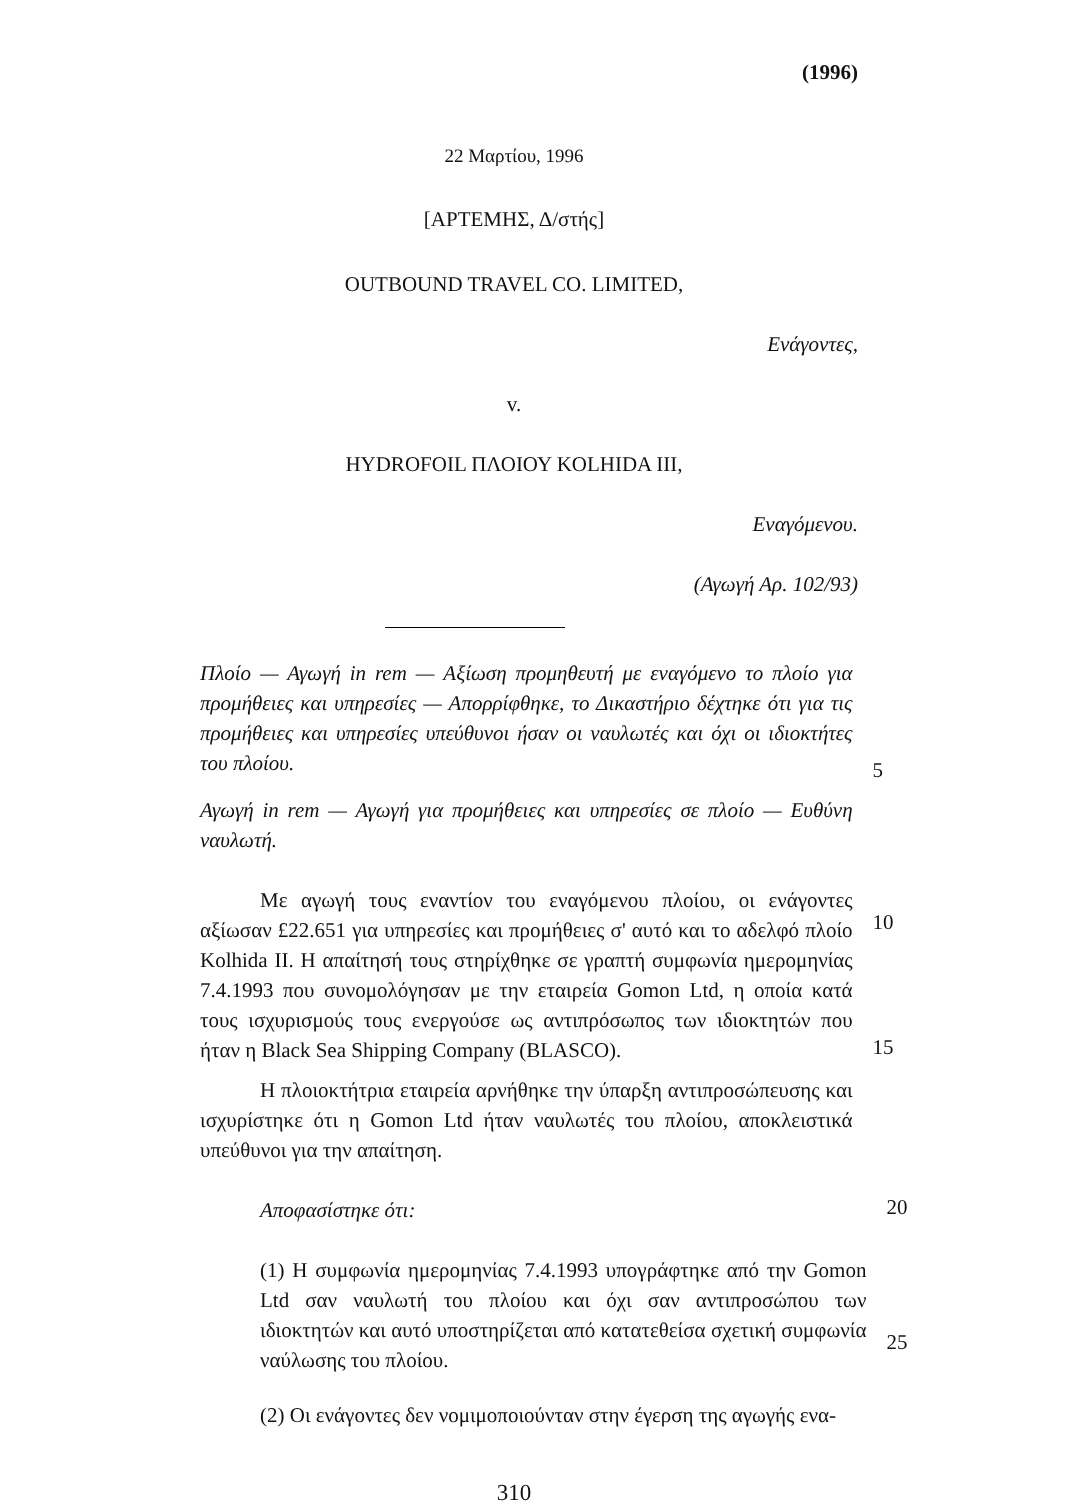(1996)
22 Μαρτίου, 1996
[ΑΡΤΕΜΗΣ, Δ/στής]
OUTBOUND TRAVEL CO. LIMITED,
Ενάγοντες,
v.
HYDROFOIL ΠΛΟΙΟΥ KOLHIDA III,
Εναγόμενου.
(Αγωγή Αρ. 102/93)
Πλοίο — Αγωγή in rem — Αξίωση προμηθευτή με εναγόμενο το πλοίο για προμήθειες και υπηρεσίες — Απορρίφθηκε, το Δικαστήριο δέχτηκε ότι για τις προμήθειες και υπηρεσίες υπεύθυνοι ήσαν οι ναυλωτές και όχι οι ιδιοκτήτες του πλοίου.
5
Αγωγή in rem — Αγωγή για προμήθειες και υπηρεσίες σε πλοίο — Ευθύνη ναυλωτή.
Με αγωγή τους εναντίον του εναγόμενου πλοίου, οι ενάγοντες αξίωσαν £22.651 για υπηρεσίες και προμήθειες σ' αυτό και το αδελφό πλοίο Kolhida II. Η απαίτησή τους στηρίχθηκε σε γραπτή συμφωνία ημερομηνίας 7.4.1993 που συνομολόγησαν με την εταιρεία Gomon Ltd, η οποία κατά τους ισχυρισμούς τους ενεργούσε ως αντιπρόσωπος των ιδιοκτητών που ήταν η Black Sea Shipping Company (BLASCO).
10
15
Η πλοιοκτήτρια εταιρεία αρνήθηκε την ύπαρξη αντιπροσώπευσης και ισχυρίστηκε ότι η Gomon Ltd ήταν ναυλωτές του πλοίου, αποκλειστικά υπεύθυνοι για την απαίτηση.
Αποφασίστηκε ότι:
20
(1) Η συμφωνία ημερομηνίας 7.4.1993 υπογράφτηκε από την Gomon Ltd σαν ναυλωτή του πλοίου και όχι σαν αντιπροσώπου των ιδιοκτητών και αυτό υποστηρίζεται από κατατεθείσα σχετική συμφωνία ναύλωσης του πλοίου.
25
(2) Οι ενάγοντες δεν νομιμοποιούνταν στην έγερση της αγωγής ενα-
310